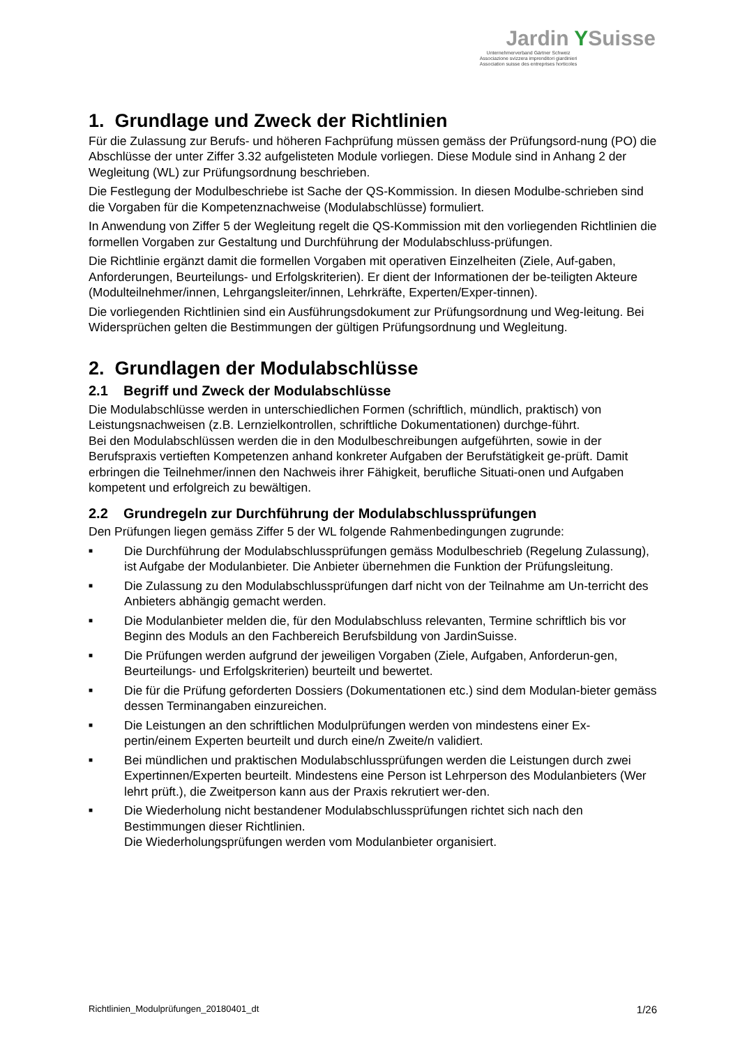Jardin YSuisse
Unternehmerverband Gärtner Schweiz
Associazione svizzera imprenditori giardinieri
Association suisse des entreprises horticoles
1. Grundlage und Zweck der Richtlinien
Für die Zulassung zur Berufs- und höheren Fachprüfung müssen gemäss der Prüfungsord-nung (PO) die Abschlüsse der unter Ziffer 3.32 aufgelisteten Module vorliegen. Diese Module sind in Anhang 2 der Wegleitung (WL) zur Prüfungsordnung beschrieben.
Die Festlegung der Modulbeschriebe ist Sache der QS-Kommission. In diesen Modulbe-schrieben sind die Vorgaben für die Kompetenznachweise (Modulabschlüsse) formuliert.
In Anwendung von Ziffer 5 der Wegleitung regelt die QS-Kommission mit den vorliegenden Richtlinien die formellen Vorgaben zur Gestaltung und Durchführung der Modulabschluss-prüfungen.
Die Richtlinie ergänzt damit die formellen Vorgaben mit operativen Einzelheiten (Ziele, Auf-gaben, Anforderungen, Beurteilungs- und Erfolgskriterien). Er dient der Informationen der be-teiligten Akteure (Modulteilnehmer/innen, Lehrgangsleiter/innen, Lehrkräfte, Experten/Exper-tinnen).
Die vorliegenden Richtlinien sind ein Ausführungsdokument zur Prüfungsordnung und Weg-leitung. Bei Widersprüchen gelten die Bestimmungen der gültigen Prüfungsordnung und Wegleitung.
2. Grundlagen der Modulabschlüsse
2.1 Begriff und Zweck der Modulabschlüsse
Die Modulabschlüsse werden in unterschiedlichen Formen (schriftlich, mündlich, praktisch) von Leistungsnachweisen (z.B. Lernzielkontrollen, schriftliche Dokumentationen) durchge-führt.
Bei den Modulabschlüssen werden die in den Modulbeschreibungen aufgeführten, sowie in der Berufspraxis vertieften Kompetenzen anhand konkreter Aufgaben der Berufstätigkeit ge-prüft. Damit erbringen die Teilnehmer/innen den Nachweis ihrer Fähigkeit, berufliche Situati-onen und Aufgaben kompetent und erfolgreich zu bewältigen.
2.2 Grundregeln zur Durchführung der Modulabschlussprüfungen
Den Prüfungen liegen gemäss Ziffer 5 der WL folgende Rahmenbedingungen zugrunde:
■ Die Durchführung der Modulabschlussprüfungen gemäss Modulbeschrieb (Regelung Zulassung), ist Aufgabe der Modulanbieter. Die Anbieter übernehmen die Funktion der Prüfungsleitung.
■ Die Zulassung zu den Modulabschlussprüfungen darf nicht von der Teilnahme am Un-terricht des Anbieters abhängig gemacht werden.
■ Die Modulanbieter melden die, für den Modulabschluss relevanten, Termine schriftlich bis vor Beginn des Moduls an den Fachbereich Berufsbildung von JardinSuisse.
■ Die Prüfungen werden aufgrund der jeweiligen Vorgaben (Ziele, Aufgaben, Anforderun-gen, Beurteilungs- und Erfolgskriterien) beurteilt und bewertet.
■ Die für die Prüfung geforderten Dossiers (Dokumentationen etc.) sind dem Modulan-bieter gemäss dessen Terminangaben einzureichen.
■ Die Leistungen an den schriftlichen Modulprüfungen werden von mindestens einer Ex-pertin/einem Experten beurteilt und durch eine/n Zweite/n validiert.
■ Bei mündlichen und praktischen Modulabschlussprüfungen werden die Leistungen durch zwei Expertinnen/Experten beurteilt. Mindestens eine Person ist Lehrperson des Modulanbieters (Wer lehrt prüft.), die Zweitperson kann aus der Praxis rekrutiert wer-den.
■ Die Wiederholung nicht bestandener Modulabschlussprüfungen richtet sich nach den Bestimmungen dieser Richtlinien.
Die Wiederholungsprüfungen werden vom Modulanbieter organisiert.
Richtlinien_Modulprüfungen_20180401_dt 1/26